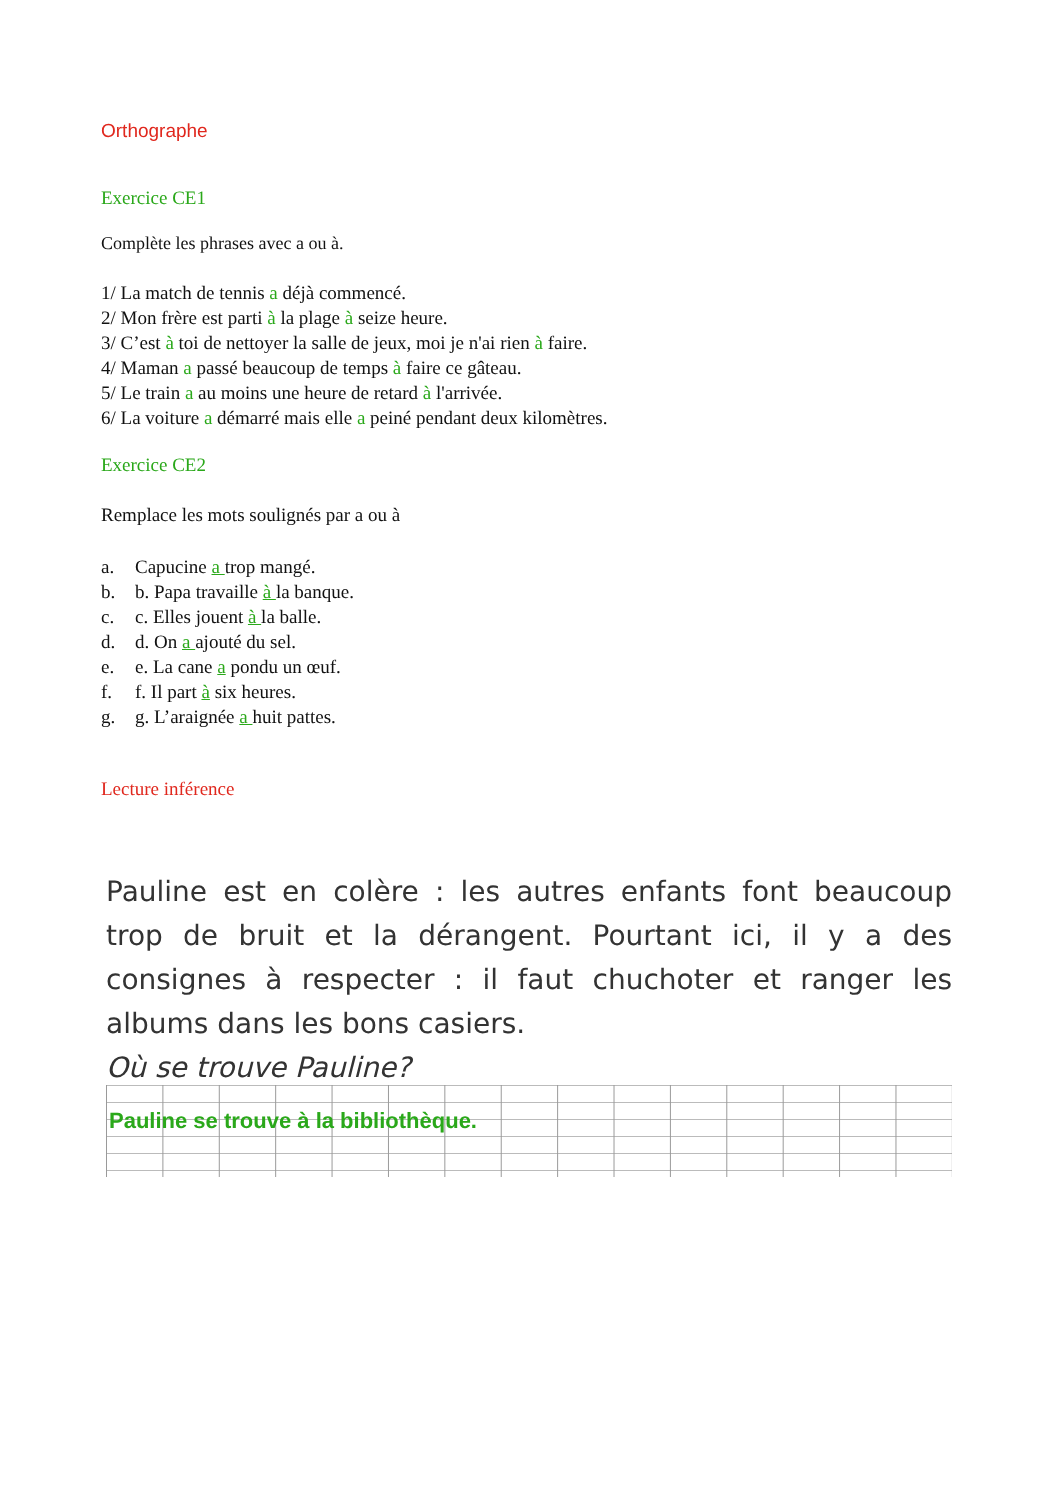Orthographe
Exercice CE1
Complète les phrases avec a ou à.
1/ La match de tennis a déjà commencé.
2/ Mon frère est parti à la plage à seize heure.
3/ C’est à toi de nettoyer la salle de jeux, moi je n'ai rien à faire.
4/ Maman a passé beaucoup de temps à faire ce gâteau.
5/ Le train a au moins une heure de retard à l'arrivée.
6/ La voiture a démarré mais elle a peiné pendant deux kilomètres.
Exercice CE2
Remplace les mots soulignés par a ou à
a. Capucine a trop mangé.
b. b. Papa travaille à la banque.
c. c. Elles jouent à la balle.
d. d. On a ajouté du sel.
e. e. La cane a pondu un œuf.
f. f. Il part à six heures.
g. g. L’araignée a huit pattes.
Lecture inférence
Pauline est en colère : les autres enfants font beaucoup trop de bruit et la dérangent. Pourtant ici, il y a des consignes à respecter : il faut chuchoter et ranger les albums dans les bons casiers.
Où se trouve Pauline?
Pauline se trouve à la bibliothèque.